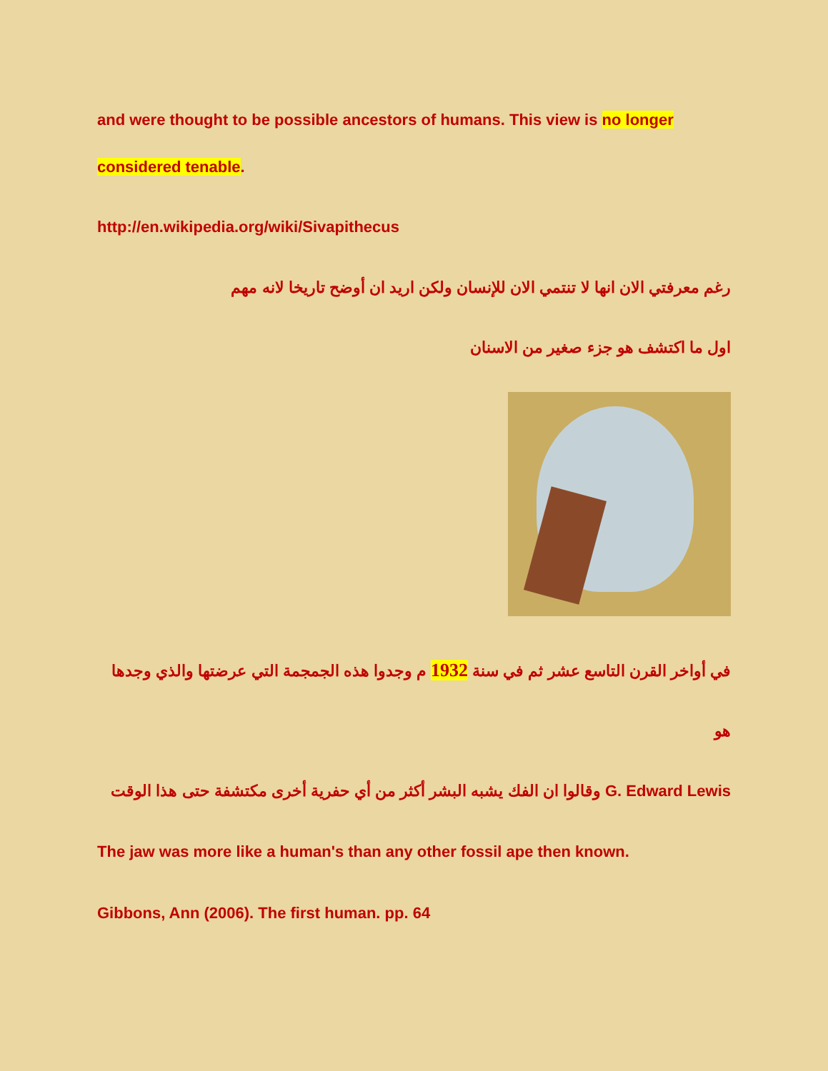and were thought to be possible ancestors of humans. This view is no longer considered tenable.
http://en.wikipedia.org/wiki/Sivapithecus
رغم معرفتي الان انها لا تنتمي الان للإنسان ولكن اريد ان أوضح تاريخا لانه مهم
اول ما اكتشف هو جزء صغير من الاسنان
في أواخر القرن التاسع عشر ثم في سنة 1932 م وجدوا هذه الجمجمة التي عرضتها والذي وجدها هو
G. Edward Lewis وقالوا ان الفك يشبه البشر أكثر من أي حفرية أخرى مكتشفة حتى هذا الوقت
The jaw was more like a human's than any other fossil ape then known.
Gibbons, Ann (2006). The first human. pp. 64